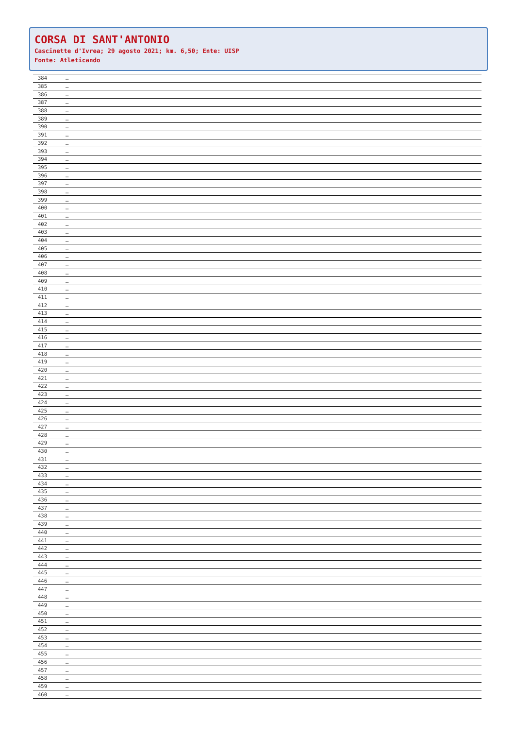CORSA DI SANT'ANTONIO
Cascinette d'Ivrea; 29 agosto 2021; km. 6,50; Ente: UISP
Fonte: Atleticando
| 384 | … |
| 385 | … |
| 386 | … |
| 387 | … |
| 388 | … |
| 389 | … |
| 390 | … |
| 391 | … |
| 392 | … |
| 393 | … |
| 394 | … |
| 395 | … |
| 396 | … |
| 397 | … |
| 398 | … |
| 399 | … |
| 400 | … |
| 401 | … |
| 402 | … |
| 403 | … |
| 404 | … |
| 405 | … |
| 406 | … |
| 407 | … |
| 408 | … |
| 409 | … |
| 410 | … |
| 411 | … |
| 412 | … |
| 413 | … |
| 414 | … |
| 415 | … |
| 416 | … |
| 417 | … |
| 418 | … |
| 419 | … |
| 420 | … |
| 421 | … |
| 422 | … |
| 423 | … |
| 424 | … |
| 425 | … |
| 426 | … |
| 427 | … |
| 428 | … |
| 429 | … |
| 430 | … |
| 431 | … |
| 432 | … |
| 433 | … |
| 434 | … |
| 435 | … |
| 436 | … |
| 437 | … |
| 438 | … |
| 439 | … |
| 440 | … |
| 441 | … |
| 442 | … |
| 443 | … |
| 444 | … |
| 445 | … |
| 446 | … |
| 447 | … |
| 448 | … |
| 449 | … |
| 450 | … |
| 451 | … |
| 452 | … |
| 453 | … |
| 454 | … |
| 455 | … |
| 456 | … |
| 457 | … |
| 458 | … |
| 459 | … |
| 460 | … |